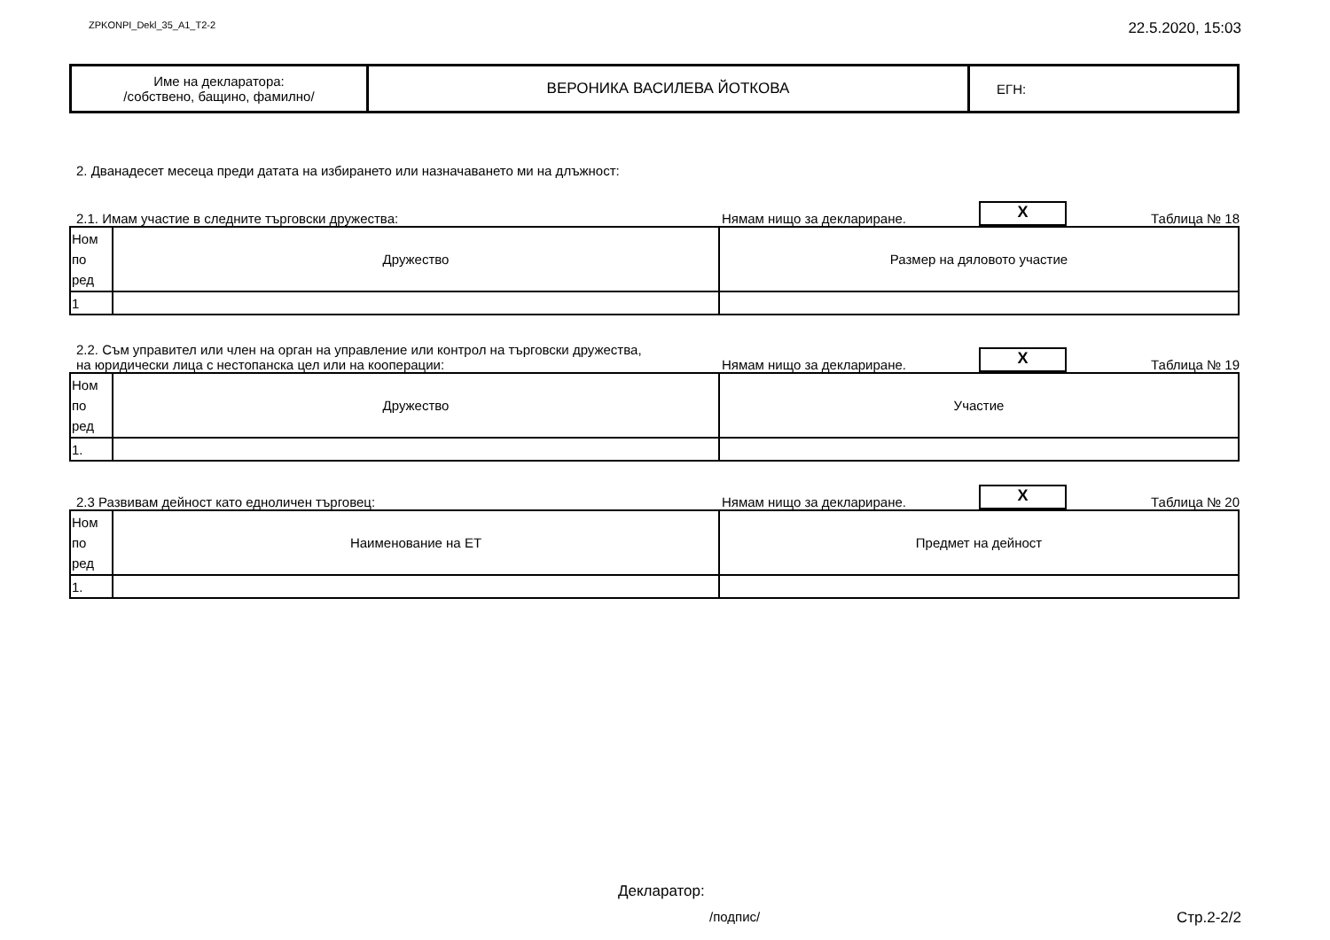ZPKONPI_Dekl_35_A1_T2-2 22.5.2020, 15:03
| Име на декларатора: /собствено, бащино, фамилно/ | ВЕРОНИКА ВАСИЛЕВА ЙОТКОВА | ЕГН: |
2. Дванадесет месеца преди датата на избирането или назначаването ми на длъжност:
2.1. Имам участие в следните търговски дружества: Нямам нищо за деклариране. X Таблица № 18
| Ном по ред | Дружество | Размер на дяловото участие |
| 1 | | |
2.2. Съм управител или член на орган на управление или контрол на търговски дружества,
на юридически лица с нестопанска цел или на кооперации: Нямам нищо за деклариране. X Таблица № 19
| Ном по ред | Дружество | Участие |
| 1. | | |
2.3 Развивам дейност като едноличен търговец: Нямам нищо за деклариране. X Таблица № 20
| Ном по ред | Наименование на ЕТ | Предмет на дейност |
| 1. | | |
Декларатор:
/подпис/ Стр.2-2/2